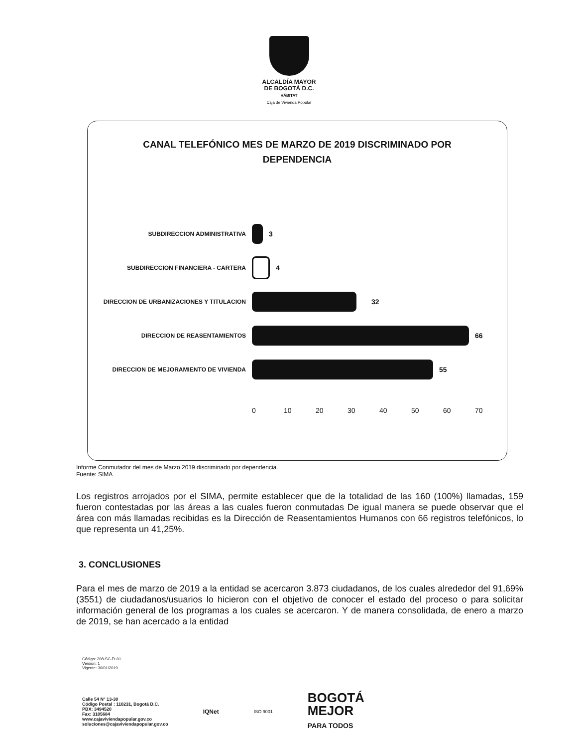ALCALDÍA MAYOR
DE BOGOTÁ D.C.
HÁBITAT
Caja de Vivienda Popular
CANAL TELEFÓNICO MES DE MARZO DE 2019 DISCRIMINADO POR
DEPENDENCIA
SUBDIRECCION ADMINISTRATIVA
3
SUBDIRECCION FINANCIERA - CARTERA
4
DIRECCION DE URBANIZACIONES Y TITULACION
32
DIRECCION DE REASENTAMIENTOS
66
DIRECCION DE MEJORAMIENTO DE VIVIENDA
55
0 10 20 30 40 50 60 70
Informe Conmutador del mes de Marzo 2019 discriminado por dependencia.
Fuente: SIMA
Los registros arrojados por el SIMA, permite establecer que de la totalidad de las 160 (100%) llamadas, 159 fueron contestadas por las áreas a las cuales fueron conmutadas De igual manera se puede observar que el área con más llamadas recibidas es la Dirección de Reasentamientos Humanos con 66 registros telefónicos, lo que representa un 41,25%.
3. CONCLUSIONES
Para el mes de marzo de 2019 a la entidad se acercaron 3.873 ciudadanos, de los cuales alrededor del 91,69% (3551) de ciudadanos/usuarios lo hicieron con el objetivo de conocer el estado del proceso o para solicitar información general de los programas a los cuales se acercaron. Y de manera consolidada, de enero a marzo de 2019, se han acercado a la entidad
Código: 208-SC-Ft-01
Versión: 1
Vigente: 30/01/2019
Calle 54 N° 13-30
Código Postal : 110231, Bogotá D.C.
PBX: 3494520
Fax: 3105684
www.cajaviviendapopular.gov.co
soluciones@cajaviviendapopular.gov.co
IQNet
ISO 9001
BOGOTÁ
MEJOR
PARA TODOS